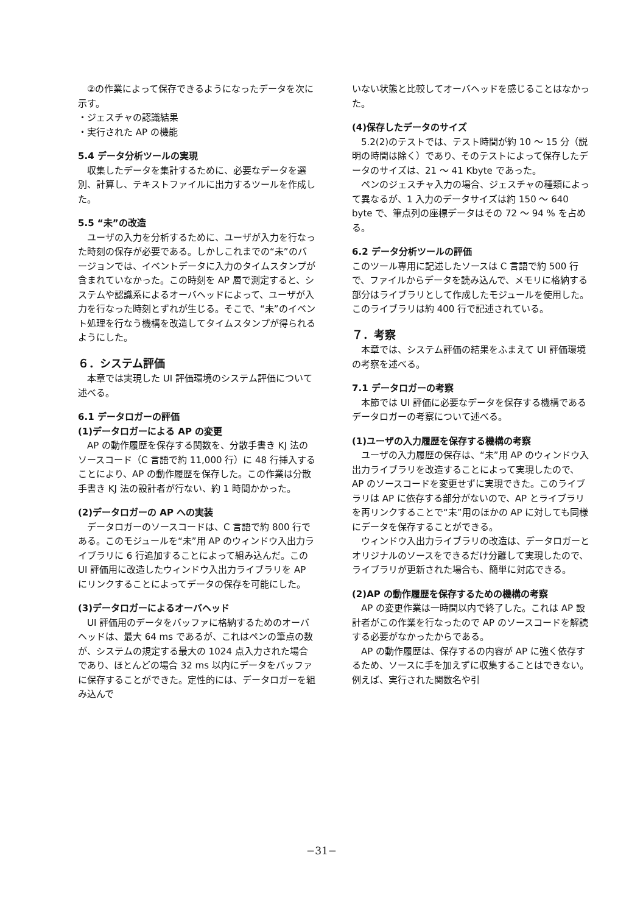②の作業によって保存できるようになったデータを次に示す。
・ジェスチャの認識結果
・実行された AP の機能
5.4 データ分析ツールの実現
収集したデータを集計するために、必要なデータを選別、計算し、テキストファイルに出力するツールを作成した。
5.5 “未”の改造
ユーザの入力を分析するために、ユーザが入力を行なった時刻の保存が必要である。しかしこれまでの“未”のバージョンでは、イベントデータに入力のタイムスタンプが含まれていなかった。この時刻を AP 層で測定すると、システムや認識系によるオーバヘッドによって、ユーザが入力を行なった時刻とずれが生じる。そこで、“未”のイベント処理を行なう機構を改造してタイムスタンプが得られるようにした。
６．システム評価
本章では実現した UI 評価環境のシステム評価について述べる。
6.1 データロガーの評価
(1)データロガーによる AP の変更
AP の動作履歴を保存する関数を、分散手書き KJ 法のソースコード（C 言語で約 11,000 行）に 48 行挿入することにより、AP の動作履歴を保存した。この作業は分散手書き KJ 法の設計者が行ない、約 1 時間かかった。
(2)データロガーの AP への実装
データロガーのソースコードは、C 言語で約 800 行である。このモジュールを“未”用 AP のウィンドウ入出力ライブラリに 6 行追加することによって組み込んだ。この UI 評価用に改造したウィンドウ入出力ライブラリを AP にリンクすることによってデータの保存を可能にした。
(3)データロガーによるオーバヘッド
UI 評価用のデータをバッファに格納するためのオーバヘッドは、最大 64 ms であるが、これはペンの筆点の数が、システムの規定する最大の 1024 点入力された場合であり、ほとんどの場合 32 ms 以内にデータをバッファに保存することができた。定性的には、データロガーを組み込んで
いない状態と比較してオーバヘッドを感じることはなかった。
(4)保存したデータのサイズ
5.2(2)のテストでは、テスト時間が約 10 〜 15 分（説明の時間は除く）であり、そのテストによって保存したデータのサイズは、21 〜 41 Kbyte であった。
ペンのジェスチャ入力の場合、ジェスチャの種類によって異なるが、1 入力のデータサイズは約 150 〜 640 byte で、筆点列の座標データはその 72 〜 94 % を占める。
6.2 データ分析ツールの評価
このツール専用に記述したソースは C 言語で約 500 行で、ファイルからデータを読み込んで、メモリに格納する部分はライブラリとして作成したモジュールを使用した。このライブラリは約 400 行で記述されている。
７．考察
本章では、システム評価の結果をふまえて UI 評価環境の考察を述べる。
7.1 データロガーの考察
本節では UI 評価に必要なデータを保存する機構であるデータロガーの考察について述べる。
(1)ユーザの入力履歴を保存する機構の考察
ユーザの入力履歴の保存は、“未”用 AP のウィンドウ入出力ライブラリを改造することによって実現したので、AP のソースコードを変更せずに実現できた。このライブラリは AP に依存する部分がないので、AP とライブラリを再リンクすることで“未”用のほかの AP に対しても同様にデータを保存することができる。
ウィンドウ入出力ライブラリの改造は、データロガーとオリジナルのソースをできるだけ分離して実現したので、ライブラリが更新された場合も、簡単に対応できる。
(2)AP の動作履歴を保存するための機構の考察
AP の変更作業は一時間以内で終了した。これは AP 設計者がこの作業を行なったので AP のソースコードを解読する必要がなかったからである。
AP の動作履歴は、保存するの内容が AP に強く依存するため、ソースに手を加えずに収集することはできない。例えば、実行された関数名や引
−31−